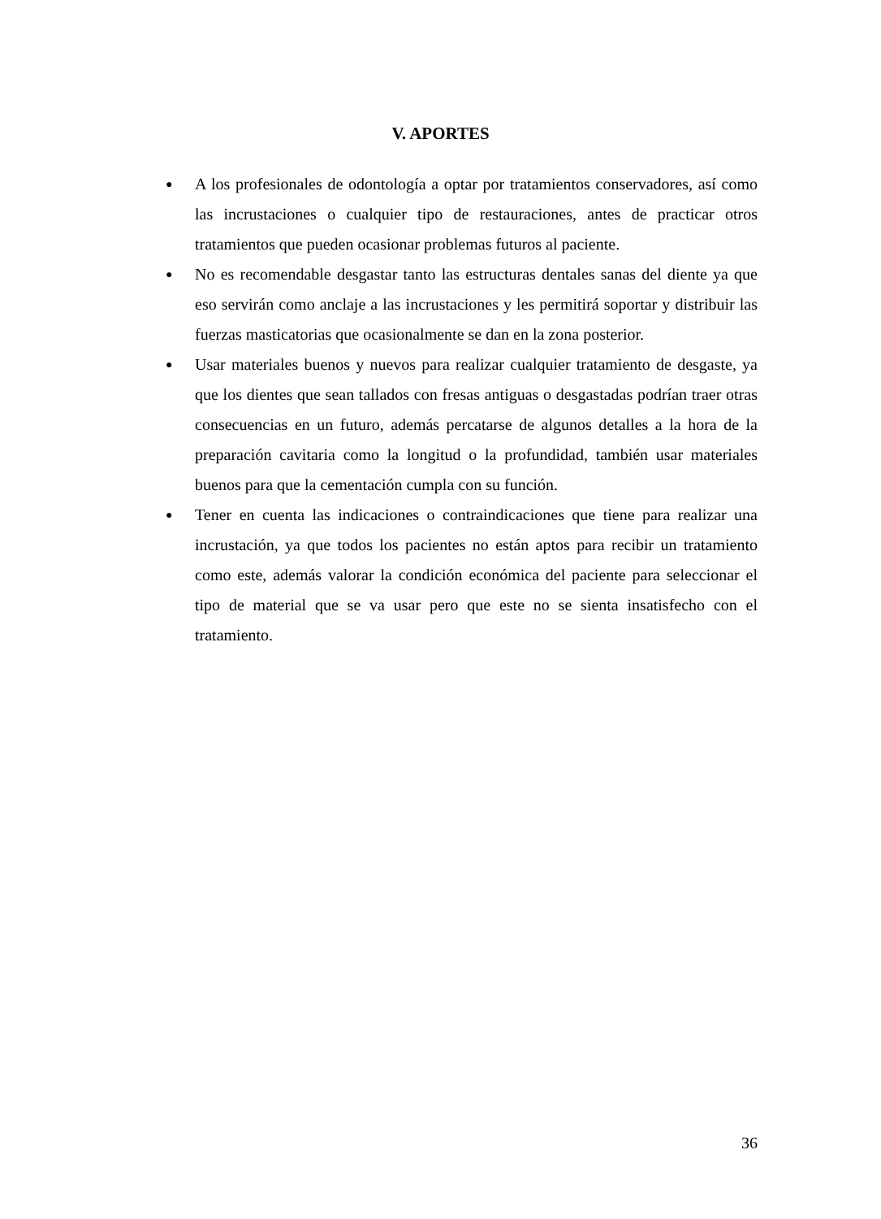V. APORTES
● A los profesionales de odontología a optar por tratamientos conservadores, así como las incrustaciones o cualquier tipo de restauraciones, antes de practicar otros tratamientos que pueden ocasionar problemas futuros al paciente.
● No es recomendable desgastar tanto las estructuras dentales sanas del diente ya que eso servirán como anclaje a las incrustaciones y les permitirá soportar y distribuir las fuerzas masticatorias que ocasionalmente se dan en la zona posterior.
● Usar materiales buenos y nuevos para realizar cualquier tratamiento de desgaste, ya que los dientes que sean tallados con fresas antiguas o desgastadas podrían traer otras consecuencias en un futuro, además percatarse de algunos detalles a la hora de la preparación cavitaria como la longitud o la profundidad, también usar materiales buenos para que la cementación cumpla con su función.
● Tener en cuenta las indicaciones o contraindicaciones que tiene para realizar una incrustación, ya que todos los pacientes no están aptos para recibir un tratamiento como este, además valorar la condición económica del paciente para seleccionar el tipo de material que se va usar pero que este no se sienta insatisfecho con el tratamiento.
36